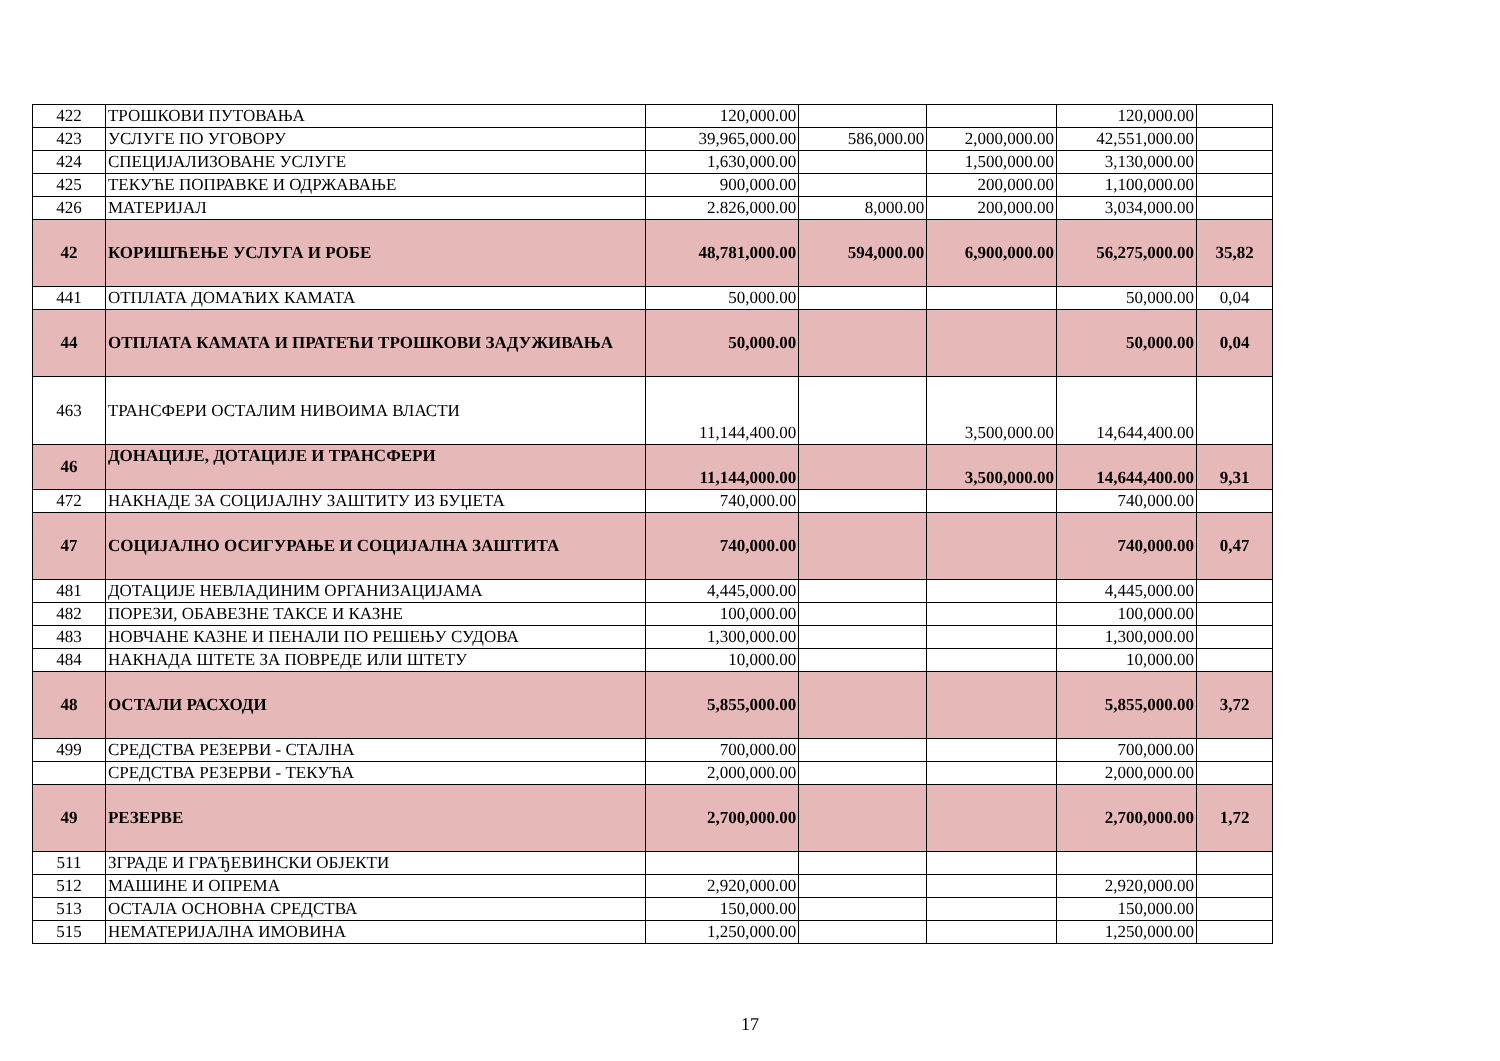| 422 | ТРОШКОВИ ПУТОВАЊА | 120,000.00 | | | 120,000.00 | |
| 423 | УСЛУГЕ ПО УГОВОРУ | 39,965,000.00 | 586,000.00 | 2,000,000.00 | 42,551,000.00 | |
| 424 | СПЕЦИЈАЛИЗОВАНЕ УСЛУГЕ | 1,630,000.00 | | 1,500,000.00 | 3,130,000.00 | |
| 425 | ТЕКУЋЕ ПОПРАВКЕ И ОДРЖАВАЊЕ | 900,000.00 | | 200,000.00 | 1,100,000.00 | |
| 426 | МАТЕРИЈАЛ | 2.826,000.00 | 8,000.00 | 200,000.00 | 3,034,000.00 | |
| 42 | КОРИШЋЕЊЕ УСЛУГА И РОБЕ | 48,781,000.00 | 594,000.00 | 6,900,000.00 | 56,275,000.00 | 35,82 |
| 441 | ОТПЛАТА ДОМАЋИХ КАМАТА | 50,000.00 | | | 50,000.00 | 0,04 |
| 44 | ОТПЛАТА КАМАТА И ПРАТЕЋИ ТРОШКОВИ ЗАДУЖИВАЊА | 50,000.00 | | | 50,000.00 | 0,04 |
| 463 | ТРАНСФЕРИ ОСТАЛИМ НИВОИМА ВЛАСТИ | 11,144,400.00 | | 3,500,000.00 | 14,644,400.00 | |
| 46 | ДОНАЦИЈЕ, ДОТАЦИЈЕ И ТРАНСФЕРИ | 11,144,000.00 | | 3,500,000.00 | 14,644,400.00 | 9,31 |
| 472 | НАКНАДЕ ЗА СОЦИЈАЛНУ ЗАШТИТУ ИЗ БУЏЕТА | 740,000.00 | | | 740,000.00 | |
| 47 | СОЦИЈАЛНО ОСИГУРАЊЕ И СОЦИЈАЛНА ЗАШТИТА | 740,000.00 | | | 740,000.00 | 0,47 |
| 481 | ДОТАЦИЈЕ НЕВЛАДИНИМ ОРГАНИЗАЦИЈАМА | 4,445,000.00 | | | 4,445,000.00 | |
| 482 | ПОРЕЗИ, ОБАВЕЗНЕ ТАКСЕ И КАЗНЕ | 100,000.00 | | | 100,000.00 | |
| 483 | НОВЧАНЕ КАЗНЕ И ПЕНАЛИ ПО РЕШЕЊУ СУДОВА | 1,300,000.00 | | | 1,300,000.00 | |
| 484 | НАКНАДА ШТЕТЕ ЗА ПОВРЕДЕ ИЛИ ШТЕТУ | 10,000.00 | | | 10,000.00 | |
| 48 | ОСТАЛИ РАСХОДИ | 5,855,000.00 | | | 5,855,000.00 | 3,72 |
| 499 | СРЕДСТВА РЕЗЕРВИ - СТАЛНА | 700,000.00 | | | 700,000.00 | |
| | СРЕДСТВА РЕЗЕРВИ - ТЕКУЋА | 2,000,000.00 | | | 2,000,000.00 | |
| 49 | РЕЗЕРВЕ | 2,700,000.00 | | | 2,700,000.00 | 1,72 |
| 511 | ЗГРАДЕ И ГРАЂЕВИНСКИ ОБЈЕКТИ | | | | | |
| 512 | МАШИНЕ И ОПРЕМА | 2,920,000.00 | | | 2,920,000.00 | |
| 513 | ОСТАЛА ОСНОВНА СРЕДСТВА | 150,000.00 | | | 150,000.00 | |
| 515 | НЕМАТЕРИЈАЛНА ИМОВИНА | 1,250,000.00 | | | 1,250,000.00 | |
17